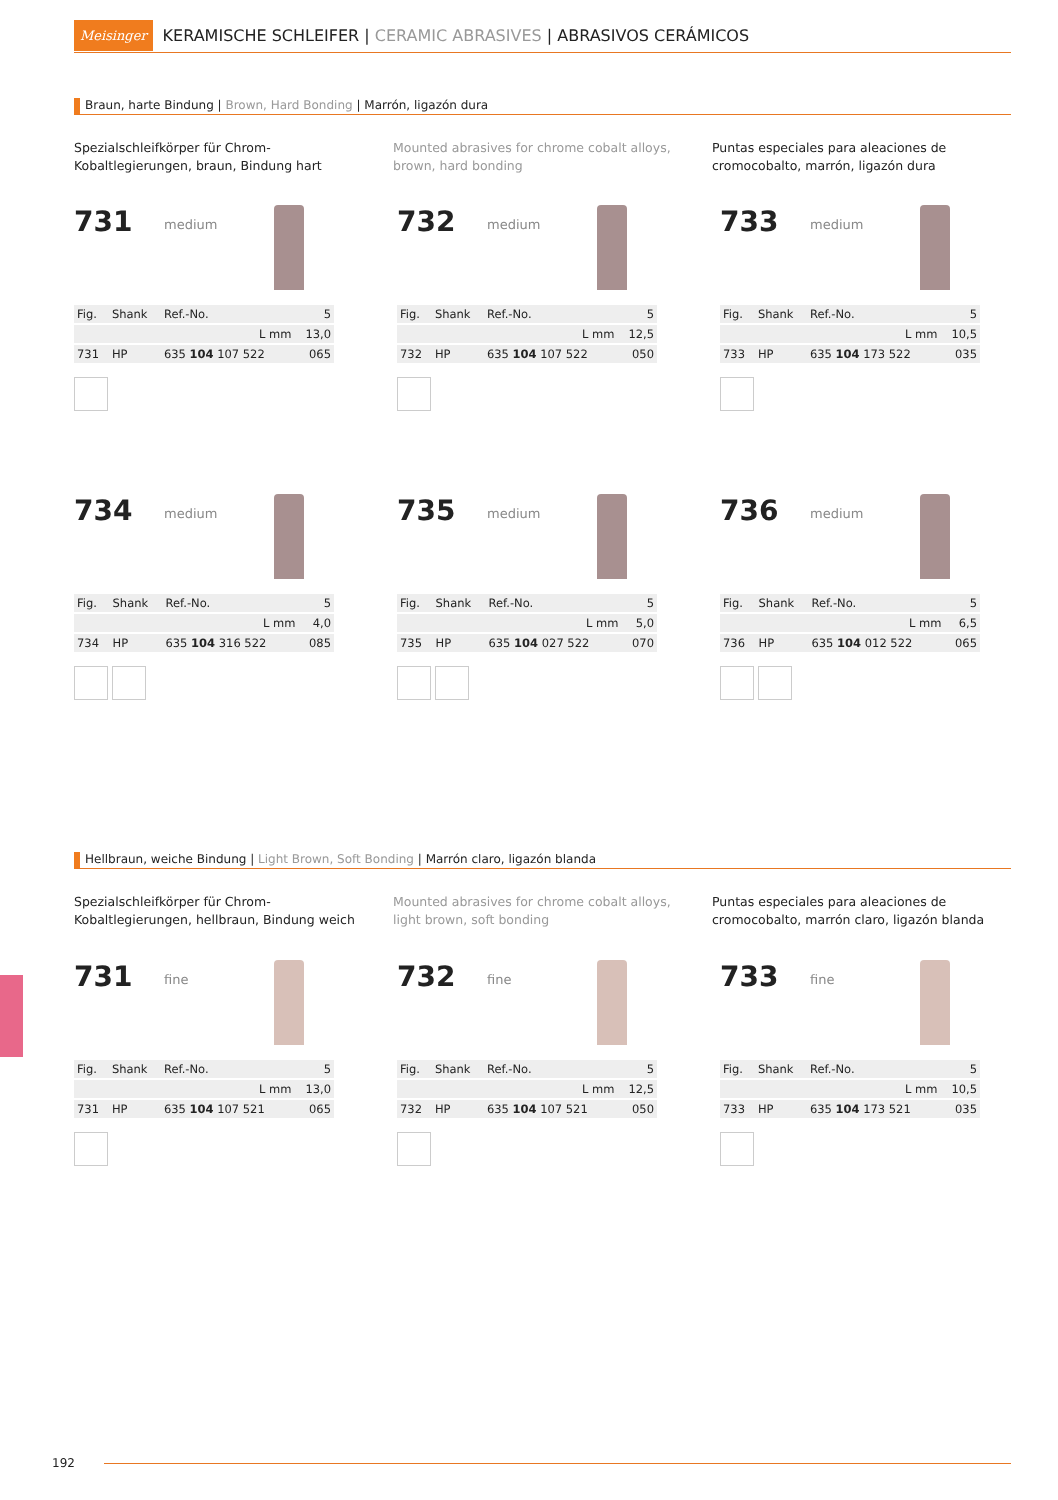Meisinger KERAMISCHE SCHLEIFER | CERAMIC ABRASIVES | ABRASIVOS CERÁMICOS
Braun, harte Bindung | Brown, Hard Bonding | Marrón, ligazón dura
Spezialschleifkörper für Chrom-Kobaltlegierungen, braun, Bindung hart
Mounted abrasives for chrome cobalt alloys, brown, hard bonding
Puntas especiales para aleaciones de cromocobalto, marrón, ligazón dura
731 medium
| Fig. | Shank | Ref.-No. | 5 |
| | | L mm | 13,0 |
| 731 | HP | 635 104 107 522 | 065 |
732 medium
| Fig. | Shank | Ref.-No. | 5 |
| | | L mm | 12,5 |
| 732 | HP | 635 104 107 522 | 050 |
733 medium
| Fig. | Shank | Ref.-No. | 5 |
| | | L mm | 10,5 |
| 733 | HP | 635 104 173 522 | 035 |
734 medium
| Fig. | Shank | Ref.-No. | 5 |
| | | L mm | 4,0 |
| 734 | HP | 635 104 316 522 | 085 |
735 medium
| Fig. | Shank | Ref.-No. | 5 |
| | | L mm | 5,0 |
| 735 | HP | 635 104 027 522 | 070 |
736 medium
| Fig. | Shank | Ref.-No. | 5 |
| | | L mm | 6,5 |
| 736 | HP | 635 104 012 522 | 065 |
Hellbraun, weiche Bindung | Light Brown, Soft Bonding | Marrón claro, ligazón blanda
Spezialschleifkörper für Chrom-Kobaltlegierungen, hellbraun, Bindung weich
Mounted abrasives for chrome cobalt alloys, light brown, soft bonding
Puntas especiales para aleaciones de cromocobalto, marrón claro, ligazón blanda
731 fine
| Fig. | Shank | Ref.-No. | 5 |
| | | L mm | 13,0 |
| 731 | HP | 635 104 107 521 | 065 |
732 fine
| Fig. | Shank | Ref.-No. | 5 |
| | | L mm | 12,5 |
| 732 | HP | 635 104 107 521 | 050 |
733 fine
| Fig. | Shank | Ref.-No. | 5 |
| | | L mm | 10,5 |
| 733 | HP | 635 104 173 521 | 035 |
192